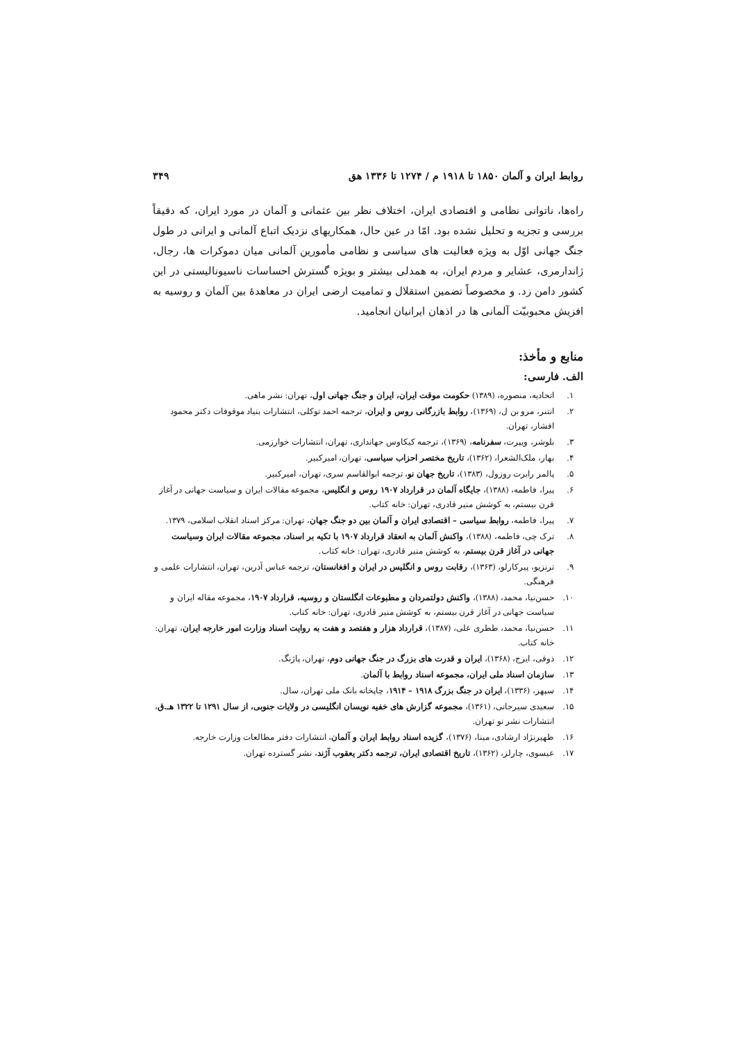روابط ایران و آلمان ۱۸۵۰ تا ۱۹۱۸ م / ۱۲۷۴ تا ۱۳۳۶ هق ۳۴۹
راه‌ها، ناتوانی نظامی و اقتصادی ایران، اختلاف نظر بین عثمانی و آلمان در مورد ایران، که دقیقاً بررسی و تجزیه و تحلیل نشده بود. امّا در عین حال، همکاریهای نزدیک اتباع آلمانی و ایرانی در طول جنگ جهانی اوّل به ویژه فعالیت های سیاسی و نظامی مأمورین آلمانی میان دموکرات ها، رجال، ژاندارمری، عشایر و مردم ایران، به همدلی بیشتر و بویژه گسترش احساسات ناسیونالیستی در این کشور دامن زد. و مخصوصاً تضمین استقلال و تمامیت ارضی ایران در معاهدهٔ بین آلمان و روسیه به افزیش محبوبیّت آلمانی ها در اذهان ایرانیان انجامید.
منابع و مأخذ:
الف. فارسی:
۱. اتحادیه، منصوره، (۱۳۸۹) حکومت موقت ایران، ایران و جنگ جهانی اول، تهران: نشر ماهی.
۲. انتنر، مرو بن ل، (۱۳۶۹)، روابط بازرگانی روس و ایران، ترجمه احمد توکلی، انتشارات بنیاد موقوفات دکتر محمود افشار، تهران.
۳. بلوشر، ویپرت، سفرنامه، (۱۳۶۹)، ترجمه کیکاوس جهانداری، تهران، انتشارات خوارزمی.
۴. بهار، ملک‌الشعرا، (۱۳۶۲)، تاریخ مختصر احزاب سیاسی، تهران، امیرکبیر.
۵. پالمر رابرت روزول، (۱۳۸۳)، تاریخ جهان نو، ترجمه ابوالقاسم سری، تهران، امیرکبیر.
۶. پیرا، فاطمه، (۱۳۸۸)، جایگاه آلمان در قرارداد ۱۹۰۷ روس و انگلیس، مجموعه مقالات ایران و سیاست جهانی در آغاز قرن بیستم، به کوشش منیر قادری، تهران: خانه کتاب.
۷. پیرا، فاطمه، روابط سیاسی – اقتصادی ایران و آلمان بین دو جنگ جهان، تهران: مرکز اسناد انقلاب اسلامی، ۱۳۷۹.
۸. ترک چی، فاطمه، (۱۳۸۸)، واکنش آلمان به انعقاد قرارداد ۱۹۰۷ با تکیه بر اسناد، مجموعه مقالات ایران وسیاست جهانی در آغاز قرن بیستم، به کوشش منیر قادری، تهران: خانه کتاب.
۹. ترنزیو، پیرکارلو، (۱۳۶۳)، رقابت روس و انگلیس در ایران و افغانستان، ترجمه عباس آذرین، تهران، انتشارات علمی و فرهنگی.
۱۰. حسن‌نیا، محمد، (۱۳۸۸)، واکنش دولتمردان و مطبوعات انگلستان و روسیه، قرارداد ۱۹۰۷، مجموعه مقاله ایران و سیاست جهانی در آغاز قرن بیستم، به کوشش منیر قادری، تهران: خانه کتاب.
۱۱. حسن‌نیا، محمد، ططری علی، (۱۳۸۷)، قرارداد هزار و هفتصد و هفت به روایت اسناد وزارت امور خارجه ایران، تهران: خانه کتاب.
۱۲. ذوقی، ایرج، (۱۳۶۸)، ایران و قدرت های بزرگ در جنگ جهانی دوم، تهران، پاژنگ.
۱۳. سازمان اسناد ملی ایران، مجموعه اسناد روابط با آلمان.
۱۴. سپهر، (۱۳۳۶)، ایران در جنگ بزرگ ۱۹۱۸ – ۱۹۱۴، چاپخانه بانک ملی تهران، سال.
۱۵. سعیدی سیرجانی، (۱۳۶۱)، مجموعه گزارش های خفیه نویسان انگلیسی در ولایات جنوبی، از سال ۱۲۹۱ تا ۱۳۲۲ هـ.ق، انتشارات نشر نو تهران.
۱۶. ظهیرنژاد ارشادی، مینا، (۱۳۷۶)، گزیده اسناد روابط ایران و آلمان، انتشارات دفتر مطالعات وزارت خارجه.
۱۷. عیسوی، چارلز، (۱۳۶۲)، تاریخ اقتصادی ایران، ترجمه دکتر یعقوب آژند، نشر گسترده تهران.